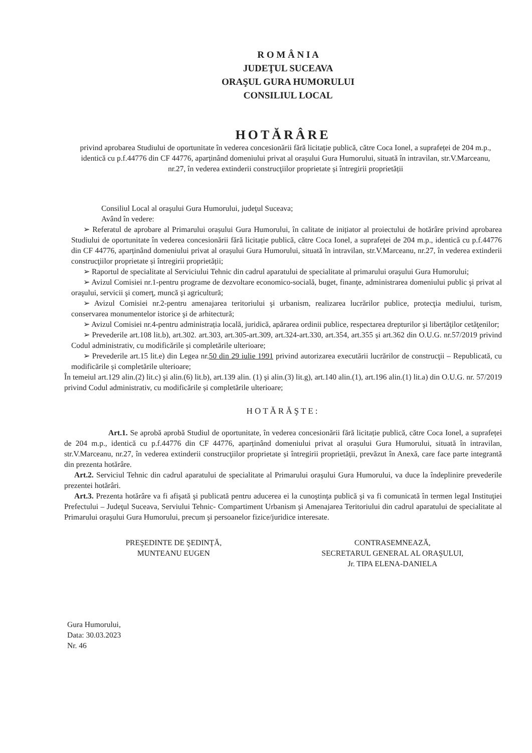R O M Â N I A
JUDEŢUL SUCEAVA
ORAŞUL GURA HUMORULUI
CONSILIUL LOCAL
HOTĂRÂRE
privind aprobarea Studiului de oportunitate în vederea concesionării fără licitație publică, către Coca Ionel, a suprafeței de 204 m.p., identică cu p.f.44776 din CF 44776, aparținând domeniului privat al orașului Gura Humorului, situată în intravilan, str.V.Marceanu, nr.27, în vederea extinderii construcţiilor proprietate și întregirii proprietății
Consiliul Local al oraşului Gura Humorului, judeţul Suceava;
Având în vedere:
➢ Referatul de aprobare al Primarului orașului Gura Humorului, în calitate de inițiator al proiectului de hotărâre privind aprobarea Studiului de oportunitate în vederea concesionării fără licitație publică, către Coca Ionel, a suprafeței de 204 m.p., identică cu p.f.44776 din CF 44776, aparținând domeniului privat al orașului Gura Humorului, situată în intravilan, str.V.Marceanu, nr.27, în vederea extinderii construcţiilor proprietate și întregirii proprietății;
➢ Raportul de specialitate al Serviciului Tehnic din cadrul aparatului de specialitate al primarului oraşului Gura Humorului;
➢ Avizul Comisiei nr.1-pentru programe de dezvoltare economico-socială, buget, finanţe, administrarea domeniului public şi privat al oraşului, servicii şi comerţ, muncă şi agricultură;
➢ Avizul Comisiei nr.2-pentru amenajarea teritoriului şi urbanism, realizarea lucrărilor publice, protecţia mediului, turism, conservarea monumentelor istorice şi de arhitectură;
➢ Avizul Comisiei nr.4-pentru administrația locală, juridică, apărarea ordinii publice, respectarea drepturilor şi libertăţilor cetăţenilor;
➢ Prevederile art.108 lit.b), art.302. art.303, art.305-art.309, art.324-art.330, art.354, art.355 și art.362 din O.U.G. nr.57/2019 privind Codul administrativ, cu modificările și completările ulterioare;
➢ Prevederile art.15 lit.e) din Legea nr.50 din 29 iulie 1991 privind autorizarea executării lucrărilor de construcţii – Republicată, cu modificările și completările ulterioare;
În temeiul art.129 alin.(2) lit.c) şi alin.(6) lit.b), art.139 alin. (1) şi alin.(3) lit.g), art.140 alin.(1), art.196 alin.(1) lit.a) din O.U.G. nr. 57/2019 privind Codul administrativ, cu modificările și completările ulterioare;
HOTĂRĂŞTE:
Art.1. Se aprobă aprobă Studiul de oportunitate, în vederea concesionării fără licitație publică, către Coca Ionel, a suprafeței de 204 m.p., identică cu p.f.44776 din CF 44776, aparținând domeniului privat al orașului Gura Humorului, situată în intravilan, str.V.Marceanu, nr.27, în vederea extinderii construcţiilor proprietate și întregirii proprietății, prevăzut în Anexă, care face parte integrantă din prezenta hotărâre.
Art.2. Serviciul Tehnic din cadrul aparatului de specialitate al Primarului oraşului Gura Humorului, va duce la îndeplinire prevederile prezentei hotărâri.
Art.3. Prezenta hotărâre va fi afişată şi publicată pentru aducerea ei la cunoştinţa publică şi va fi comunicată în termen legal Instituţiei Prefectului – Judeţul Suceava, Serviului Tehnic- Compartiment Urbanism şi Amenajarea Teritoriului din cadrul aparatului de specialitate al Primarului oraşului Gura Humorului, precum şi persoanelor fizice/juridice interesate.
PREŞEDINTE DE ŞEDINŢĂ,
MUNTEANU EUGEN
CONTRASEMNEAZĂ,
SECRETARUL GENERAL AL ORAŞULUI,
Jr. TIPA ELENA-DANIELA
Gura Humorului,
Data: 30.03.2023
Nr. 46